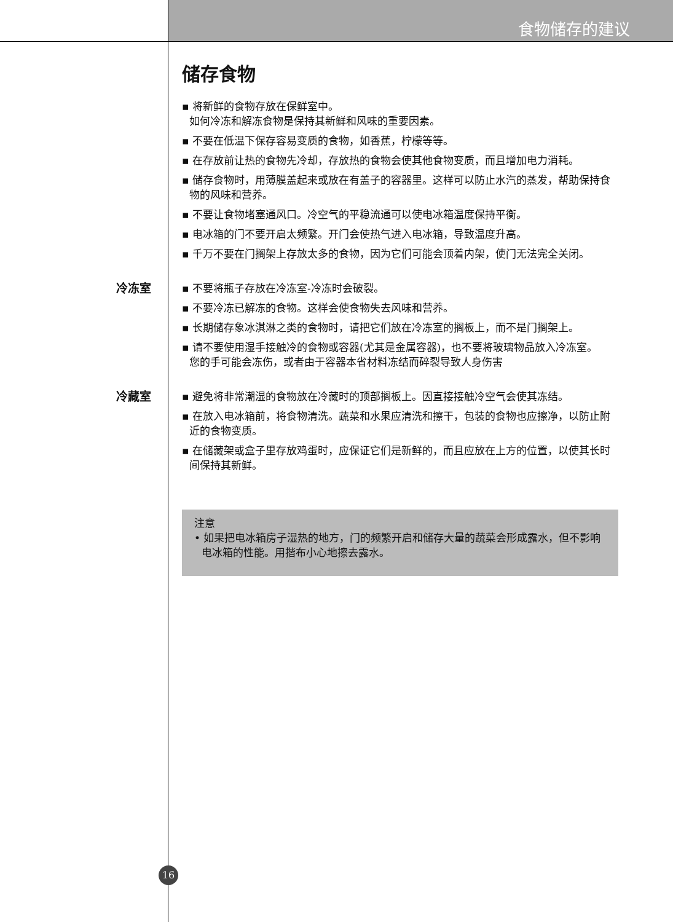食物储存的建议
储存食物
▪ 将新鲜的食物存放在保鲜室中。
如何冷冻和解冻食物是保持其新鲜和风味的重要因素。
▪ 不要在低温下保存容易变质的食物，如香蕉，柠檬等等。
▪ 在存放前让热的食物先冷却，存放热的食物会使其他食物变质，而且增加电力消耗。
▪ 储存食物时，用薄膜盖起来或放在有盖子的容器里。这样可以防止水汽的蒸发，帮助保持食物的风味和营养。
▪ 不要让食物堵塞通风口。冷空气的平稳流通可以使电冰箱温度保持平衡。
▪ 电冰箱的门不要开启太频繁。开门会使热气进入电冰箱，导致温度升高。
▪ 千万不要在门搁架上存放太多的食物，因为它们可能会顶着内架，使门无法完全关闭。
冷冻室
▪ 不要将瓶子存放在冷冻室-冷冻时会破裂。
▪ 不要冷冻已解冻的食物。这样会使食物失去风味和营养。
▪ 长期储存象冰淇淋之类的食物时，请把它们放在冷冻室的搁板上，而不是门搁架上。
▪ 请不要使用湿手接触冷的食物或容器(尤其是金属容器)，也不要将玻璃物品放入冷冻室。
您的手可能会冻伤，或者由于容器本省材料冻结而碎裂导致人身伤害
冷藏室
▪ 避免将非常潮湿的食物放在冷藏时的顶部搁板上。因直接接触冷空气会使其冻结。
▪ 在放入电冰箱前，将食物清洗。蔬菜和水果应清洗和擦干，包装的食物也应擦净，以防止附近的食物变质。
▪ 在储藏架或盒子里存放鸡蛋时，应保证它们是新鲜的，而且应放在上方的位置，以使其长时间保持其新鲜。
注意
• 如果把电冰箱房子湿热的地方，门的频繁开启和储存大量的蔬菜会形成露水，但不影响电冰箱的性能。用揩布小心地擦去露水。
16